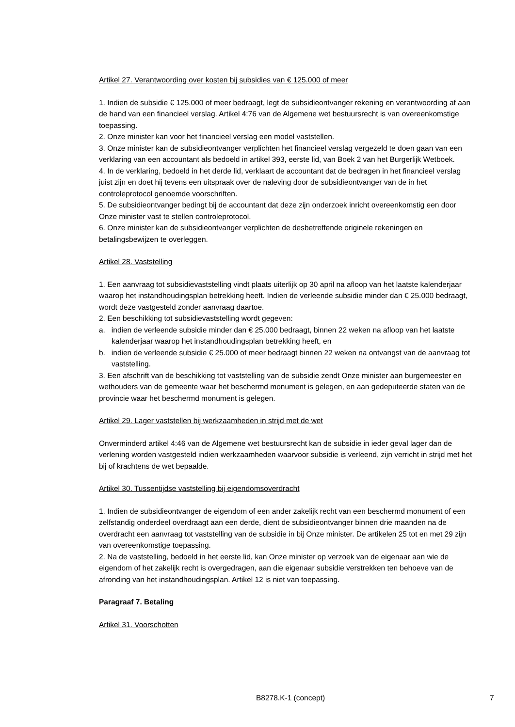Artikel 27. Verantwoording over kosten bij subsidies van € 125.000 of meer
1. Indien de subsidie € 125.000 of meer bedraagt, legt de subsidieontvanger rekening en verantwoording af aan de hand van een financieel verslag. Artikel 4:76 van de Algemene wet bestuursrecht is van overeenkomstige toepassing.
2. Onze minister kan voor het financieel verslag een model vaststellen.
3. Onze minister kan de subsidieontvanger verplichten het financieel verslag vergezeld te doen gaan van een verklaring van een accountant als bedoeld in artikel 393, eerste lid, van Boek 2 van het Burgerlijk Wetboek.
4. In de verklaring, bedoeld in het derde lid, verklaart de accountant dat de bedragen in het financieel verslag juist zijn en doet hij tevens een uitspraak over de naleving door de subsidieontvanger van de in het controleprotocol genoemde voorschriften.
5. De subsidieontvanger bedingt bij de accountant dat deze zijn onderzoek inricht overeenkomstig een door Onze minister vast te stellen controleprotocol.
6. Onze minister kan de subsidieontvanger verplichten de desbetreffende originele rekeningen en betalingsbewijzen te overleggen.
Artikel 28. Vaststelling
1. Een aanvraag tot subsidievaststelling vindt plaats uiterlijk op 30 april na afloop van het laatste kalenderjaar waarop het instandhoudingsplan betrekking heeft. Indien de verleende subsidie minder dan € 25.000 bedraagt, wordt deze vastgesteld zonder aanvraag daartoe.
2. Een beschikking tot subsidievaststelling wordt gegeven:
a. indien de verleende subsidie minder dan € 25.000 bedraagt, binnen 22 weken na afloop van het laatste kalenderjaar waarop het instandhoudingsplan betrekking heeft, en
b. indien de verleende subsidie € 25.000 of meer bedraagt binnen 22 weken na ontvangst van de aanvraag tot vaststelling.
3. Een afschrift van de beschikking tot vaststelling van de subsidie zendt Onze minister aan burgemeester en wethouders van de gemeente waar het beschermd monument is gelegen, en aan gedeputeerde staten van de provincie waar het beschermd monument is gelegen.
Artikel 29. Lager vaststellen bij werkzaamheden in strijd met de wet
Onverminderd artikel 4:46 van de Algemene wet bestuursrecht kan de subsidie in ieder geval lager dan de verlening worden vastgesteld indien werkzaamheden waarvoor subsidie is verleend, zijn verricht in strijd met het bij of krachtens de wet bepaalde.
Artikel 30. Tussentijdse vaststelling bij eigendomsoverdracht
1. Indien de subsidieontvanger de eigendom of een ander zakelijk recht van een beschermd monument of een zelfstandig onderdeel overdraagt aan een derde, dient de subsidieontvanger binnen drie maanden na de overdracht een aanvraag tot vaststelling van de subsidie in bij Onze minister. De artikelen 25 tot en met 29 zijn van overeenkomstige toepassing.
2. Na de vaststelling, bedoeld in het eerste lid, kan Onze minister op verzoek van de eigenaar aan wie de eigendom of het zakelijk recht is overgedragen, aan die eigenaar subsidie verstrekken ten behoeve van de afronding van het instandhoudingsplan. Artikel 12 is niet van toepassing.
Paragraaf 7. Betaling
Artikel 31. Voorschotten
B8278.K-1 (concept) 7